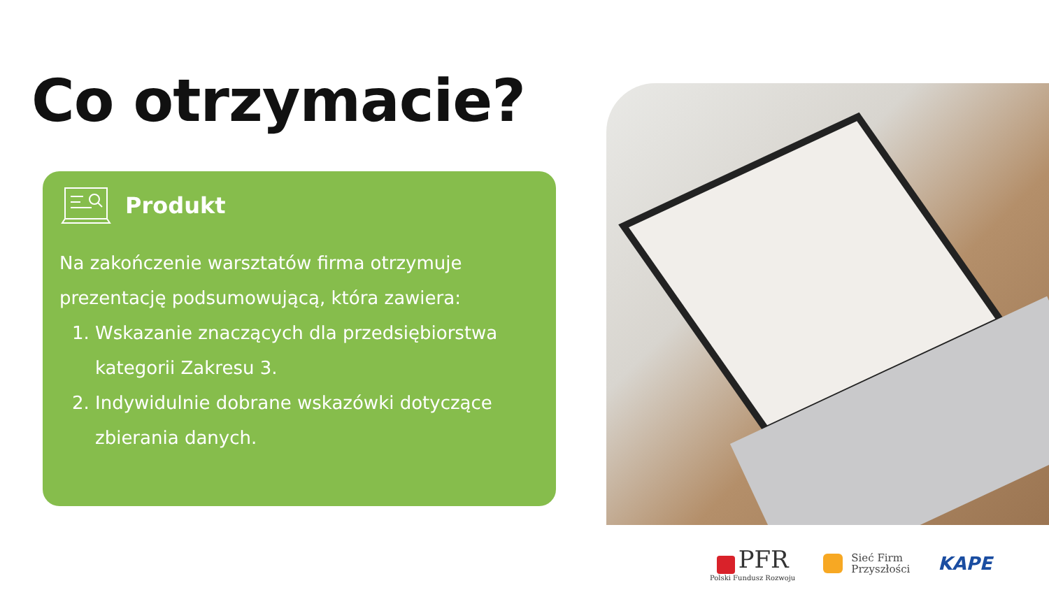Co otrzymacie?
Produkt
Na zakończenie warsztatów firma otrzymuje prezentację podsumowującą, która zawiera:
1. Wskazanie znaczących dla przedsiębiorstwa kategorii Zakresu 3.
2. Indywidulnie dobrane wskazówki dotyczące zbierania danych.
PFR
Polski Fundusz Rozwoju
Sieć Firm
Przyszłości
KAPE